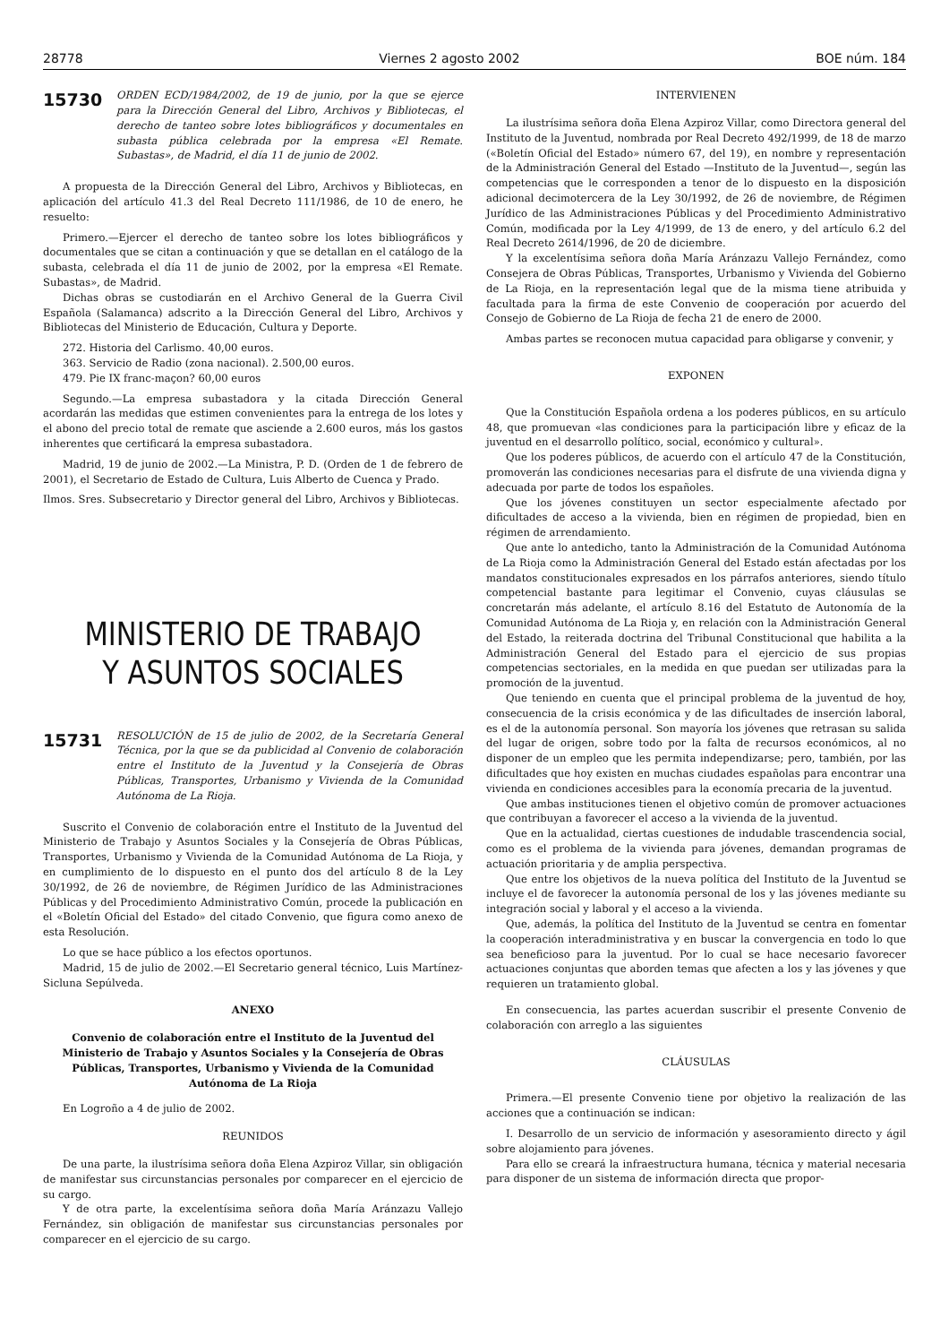28778 Viernes 2 agosto 2002 BOE núm. 184
15730 ORDEN ECD/1984/2002, de 19 de junio, por la que se ejerce para la Dirección General del Libro, Archivos y Bibliotecas, el derecho de tanteo sobre lotes bibliográficos y documentales en subasta pública celebrada por la empresa «El Remate. Subastas», de Madrid, el día 11 de junio de 2002.
A propuesta de la Dirección General del Libro, Archivos y Bibliotecas, en aplicación del artículo 41.3 del Real Decreto 111/1986, de 10 de enero, he resuelto:
Primero.—Ejercer el derecho de tanteo sobre los lotes bibliográficos y documentales que se citan a continuación y que se detallan en el catálogo de la subasta, celebrada el día 11 de junio de 2002, por la empresa «El Remate. Subastas», de Madrid.
Dichas obras se custodiarán en el Archivo General de la Guerra Civil Española (Salamanca) adscrito a la Dirección General del Libro, Archivos y Bibliotecas del Ministerio de Educación, Cultura y Deporte.
272. Historia del Carlismo. 40,00 euros.
363. Servicio de Radio (zona nacional). 2.500,00 euros.
479. Pie IX franc-maçon? 60,00 euros
Segundo.—La empresa subastadora y la citada Dirección General acordarán las medidas que estimen convenientes para la entrega de los lotes y el abono del precio total de remate que asciende a 2.600 euros, más los gastos inherentes que certificará la empresa subastadora.
Madrid, 19 de junio de 2002.—La Ministra, P. D. (Orden de 1 de febrero de 2001), el Secretario de Estado de Cultura, Luis Alberto de Cuenca y Prado.
Ilmos. Sres. Subsecretario y Director general del Libro, Archivos y Bibliotecas.
MINISTERIO DE TRABAJO
Y ASUNTOS SOCIALES
15731 RESOLUCIÓN de 15 de julio de 2002, de la Secretaría General Técnica, por la que se da publicidad al Convenio de colaboración entre el Instituto de la Juventud y la Consejería de Obras Públicas, Transportes, Urbanismo y Vivienda de la Comunidad Autónoma de La Rioja.
Suscrito el Convenio de colaboración entre el Instituto de la Juventud del Ministerio de Trabajo y Asuntos Sociales y la Consejería de Obras Públicas, Transportes, Urbanismo y Vivienda de la Comunidad Autónoma de La Rioja, y en cumplimiento de lo dispuesto en el punto dos del artículo 8 de la Ley 30/1992, de 26 de noviembre, de Régimen Jurídico de las Administraciones Públicas y del Procedimiento Administrativo Común, procede la publicación en el «Boletín Oficial del Estado» del citado Convenio, que figura como anexo de esta Resolución.
Lo que se hace público a los efectos oportunos.
Madrid, 15 de julio de 2002.—El Secretario general técnico, Luis Martínez-Sicluna Sepúlveda.
ANEXO
Convenio de colaboración entre el Instituto de la Juventud del Ministerio de Trabajo y Asuntos Sociales y la Consejería de Obras Públicas, Transportes, Urbanismo y Vivienda de la Comunidad Autónoma de La Rioja
En Logroño a 4 de julio de 2002.
REUNIDOS
De una parte, la ilustrísima señora doña Elena Azpiroz Villar, sin obligación de manifestar sus circunstancias personales por comparecer en el ejercicio de su cargo.
Y de otra parte, la excelentísima señora doña María Aránzazu Vallejo Fernández, sin obligación de manifestar sus circunstancias personales por comparecer en el ejercicio de su cargo.
INTERVIENEN
La ilustrísima señora doña Elena Azpiroz Villar, como Directora general del Instituto de la Juventud, nombrada por Real Decreto 492/1999, de 18 de marzo («Boletín Oficial del Estado» número 67, del 19), en nombre y representación de la Administración General del Estado —Instituto de la Juventud—, según las competencias que le corresponden a tenor de lo dispuesto en la disposición adicional decimotercera de la Ley 30/1992, de 26 de noviembre, de Régimen Jurídico de las Administraciones Públicas y del Procedimiento Administrativo Común, modificada por la Ley 4/1999, de 13 de enero, y del artículo 6.2 del Real Decreto 2614/1996, de 20 de diciembre.
Y la excelentísima señora doña María Aránzazu Vallejo Fernández, como Consejera de Obras Públicas, Transportes, Urbanismo y Vivienda del Gobierno de La Rioja, en la representación legal que de la misma tiene atribuida y facultada para la firma de este Convenio de cooperación por acuerdo del Consejo de Gobierno de La Rioja de fecha 21 de enero de 2000.
Ambas partes se reconocen mutua capacidad para obligarse y convenir, y
EXPONEN
Que la Constitución Española ordena a los poderes públicos, en su artículo 48, que promuevan «las condiciones para la participación libre y eficaz de la juventud en el desarrollo político, social, económico y cultural».
Que los poderes públicos, de acuerdo con el artículo 47 de la Constitución, promoverán las condiciones necesarias para el disfrute de una vivienda digna y adecuada por parte de todos los españoles.
Que los jóvenes constituyen un sector especialmente afectado por dificultades de acceso a la vivienda, bien en régimen de propiedad, bien en régimen de arrendamiento.
Que ante lo antedicho, tanto la Administración de la Comunidad Autónoma de La Rioja como la Administración General del Estado están afectadas por los mandatos constitucionales expresados en los párrafos anteriores, siendo título competencial bastante para legitimar el Convenio, cuyas cláusulas se concretarán más adelante, el artículo 8.16 del Estatuto de Autonomía de la Comunidad Autónoma de La Rioja y, en relación con la Administración General del Estado, la reiterada doctrina del Tribunal Constitucional que habilita a la Administración General del Estado para el ejercicio de sus propias competencias sectoriales, en la medida en que puedan ser utilizadas para la promoción de la juventud.
Que teniendo en cuenta que el principal problema de la juventud de hoy, consecuencia de la crisis económica y de las dificultades de inserción laboral, es el de la autonomía personal. Son mayoría los jóvenes que retrasan su salida del lugar de origen, sobre todo por la falta de recursos económicos, al no disponer de un empleo que les permita independizarse; pero, también, por las dificultades que hoy existen en muchas ciudades españolas para encontrar una vivienda en condiciones accesibles para la economía precaria de la juventud.
Que ambas instituciones tienen el objetivo común de promover actuaciones que contribuyan a favorecer el acceso a la vivienda de la juventud.
Que en la actualidad, ciertas cuestiones de indudable trascendencia social, como es el problema de la vivienda para jóvenes, demandan programas de actuación prioritaria y de amplia perspectiva.
Que entre los objetivos de la nueva política del Instituto de la Juventud se incluye el de favorecer la autonomía personal de los y las jóvenes mediante su integración social y laboral y el acceso a la vivienda.
Que, además, la política del Instituto de la Juventud se centra en fomentar la cooperación interadministrativa y en buscar la convergencia en todo lo que sea beneficioso para la juventud. Por lo cual se hace necesario favorecer actuaciones conjuntas que aborden temas que afecten a los y las jóvenes y que requieren un tratamiento global.
En consecuencia, las partes acuerdan suscribir el presente Convenio de colaboración con arreglo a las siguientes
CLÁUSULAS
Primera.—El presente Convenio tiene por objetivo la realización de las acciones que a continuación se indican:
I. Desarrollo de un servicio de información y asesoramiento directo y ágil sobre alojamiento para jóvenes.
Para ello se creará la infraestructura humana, técnica y material necesaria para disponer de un sistema de información directa que propor-